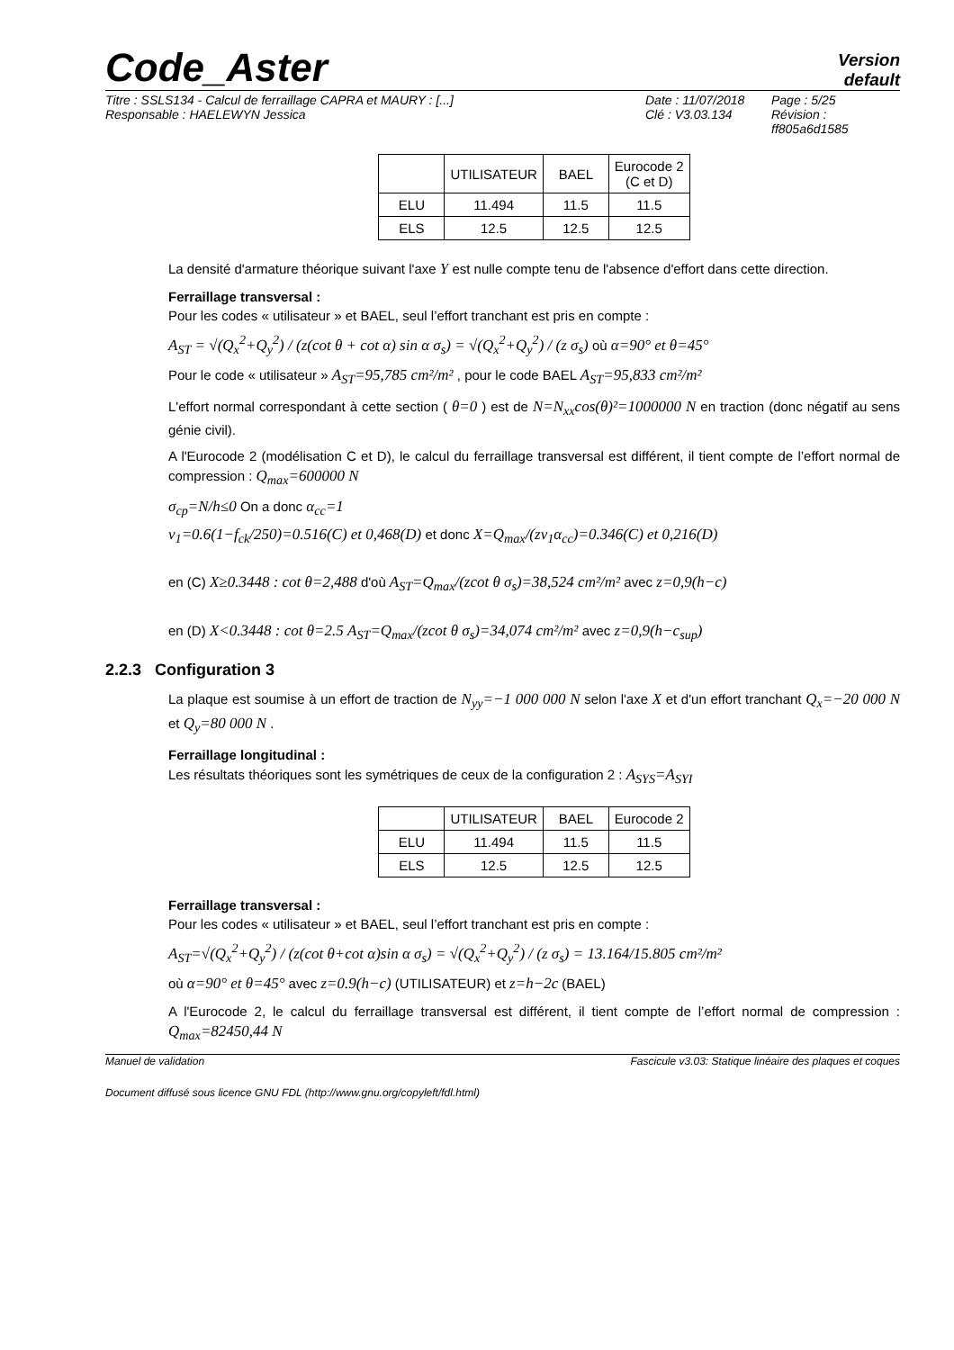Code_Aster
Version
default
Titre : SSLS134 - Calcul de ferraillage CAPRA et MAURY : [...]
Responsable : HAELEWYN Jessica
Date : 11/07/2018
Clé : V3.03.134
Page : 5/25
Révision :
ff805a6d1585
| | UTILISATEUR | BAEL | Eurocode 2 (C et D) |
| --- | --- | --- | --- |
| ELU | 11.494 | 11.5 | 11.5 |
| ELS | 12.5 | 12.5 | 12.5 |
La densité d'armature théorique suivant l'axe Y est nulle compte tenu de l'absence d'effort dans cette direction.
Ferraillage transversal :
Pour les codes « utilisateur » et BAEL, seul l’effort tranchant est pris en compte :
A<sub>ST</sub> = √(Q<sub>x</sub><sup>2</sup>+Q<sub>y</sub><sup>2</sup>) / (z(cot θ + cot α) sin α σ<sub>s</sub>) = √(Q<sub>x</sub><sup>2</sup>+Q<sub>y</sub><sup>2</sup>) / (z σ<sub>s</sub>) où α=90° et θ=45°
Pour le code « utilisateur » A<sub>ST</sub>=95,785 cm²/m² , pour le code BAEL A<sub>ST</sub>=95,833 cm²/m²
L'effort normal correspondant à cette section ( θ=0 ) est de N=N<sub>xx</sub>cos(θ)²=1000000 N en traction (donc négatif au sens génie civil).
A l'Eurocode 2 (modélisation C et D), le calcul du ferraillage transversal est différent, il tient compte de l’effort normal de compression : Q<sub>max</sub>=600000 N
σ<sub>cp</sub>=N/h≤0 On a donc α<sub>cc</sub>=1
v<sub>1</sub>=0.6(1−f<sub>ck</sub>/250)=0.516(C) et 0,468(D) et donc X=Q<sub>max</sub>/(zv<sub>1</sub>α<sub>cc</sub>)=0.346(C) et 0,216(D)
en (C) X≥0.3448 : cot θ=2,488 d'où A<sub>ST</sub>=Q<sub>max</sub>/(zcot θ σ<sub>s</sub>)=38,524 cm²/m² avec z=0,9(h−c)
en (D) X<0.3448 : cot θ=2.5 A<sub>ST</sub>=Q<sub>max</sub>/(zcot θ σ<sub>s</sub>)=34,074 cm²/m² avec z=0,9(h−c<sub>sup</sub>)
2.2.3 Configuration 3
La plaque est soumise à un effort de traction de N<sub>yy</sub>=−1 000 000 N selon l'axe X et d'un effort tranchant Q<sub>x</sub>=−20 000 N et Q<sub>y</sub>=80 000 N .
Ferraillage longitudinal :
Les résultats théoriques sont les symétriques de ceux de la configuration 2 : A<sub>SYS</sub>=A<sub>SYI</sub>
| | UTILISATEUR | BAEL | Eurocode 2 |
| --- | --- | --- | --- |
| ELU | 11.494 | 11.5 | 11.5 |
| ELS | 12.5 | 12.5 | 12.5 |
Ferraillage transversal :
Pour les codes « utilisateur » et BAEL, seul l’effort tranchant est pris en compte :
A<sub>ST</sub>=√(Q<sub>x</sub><sup>2</sup>+Q<sub>y</sub><sup>2</sup>) / (z(cot θ+cot α)sin α σ<sub>s</sub>) = √(Q<sub>x</sub><sup>2</sup>+Q<sub>y</sub><sup>2</sup>) / (z σ<sub>s</sub>) = 13.164/15.805 cm²/m²
où α=90° et θ=45° avec z=0.9(h−c) (UTILISATEUR) et z=h−2c (BAEL)
A l'Eurocode 2, le calcul du ferraillage transversal est différent, il tient compte de l’effort normal de compression : Q<sub>max</sub>=82450,44 N
Manuel de validation Fascicule v3.03: Statique linéaire des plaques et coques
Document diffusé sous licence GNU FDL (http://www.gnu.org/copyleft/fdl.html)